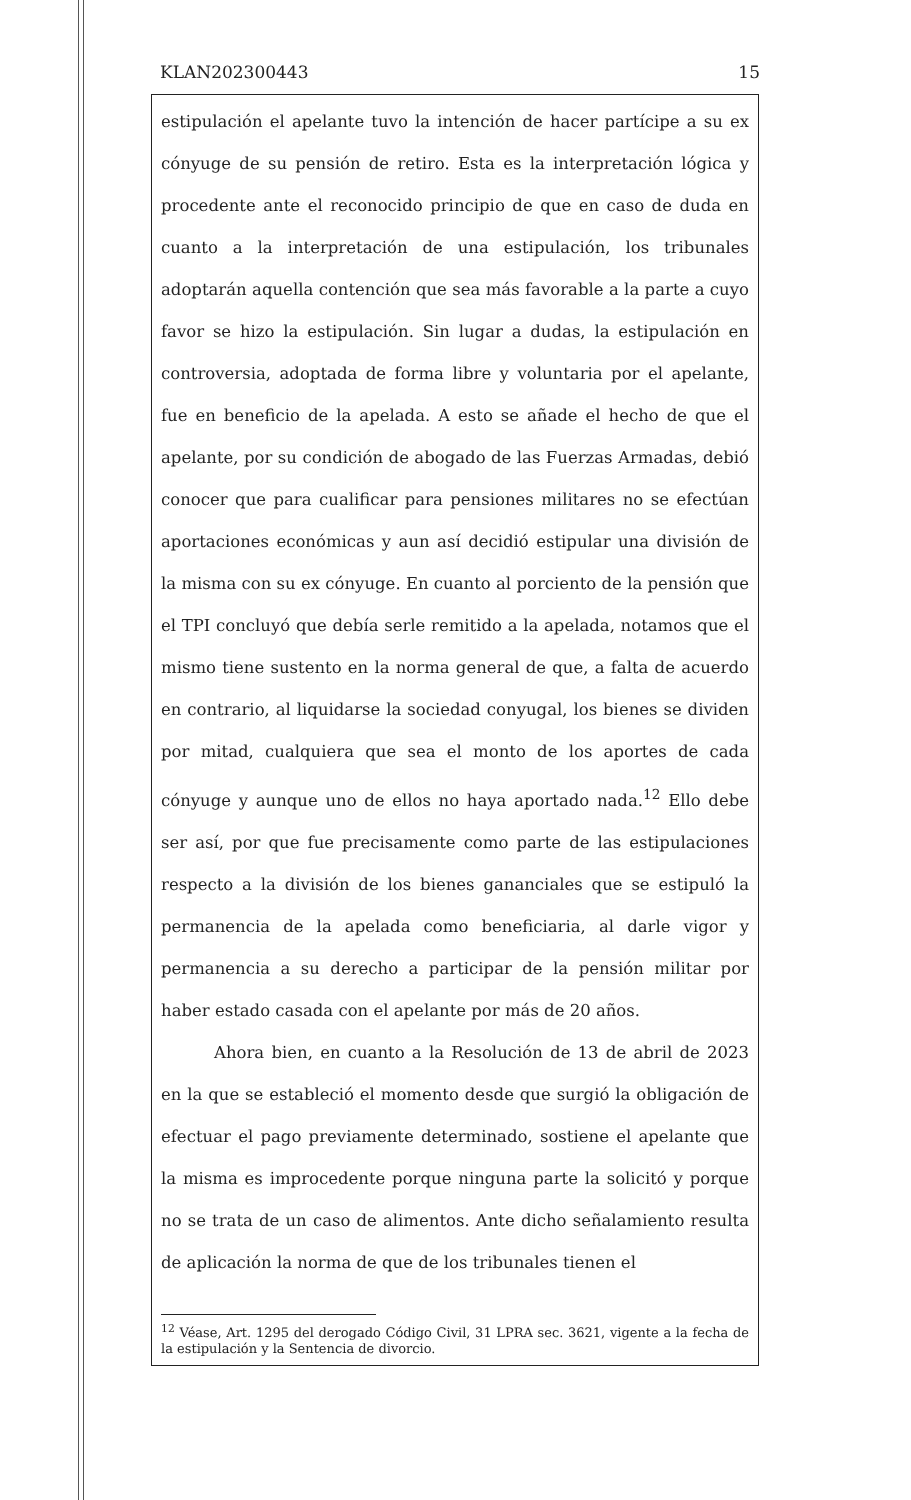KLAN202300443 15
estipulación el apelante tuvo la intención de hacer partícipe a su ex cónyuge de su pensión de retiro. Esta es la interpretación lógica y procedente ante el reconocido principio de que en caso de duda en cuanto a la interpretación de una estipulación, los tribunales adoptarán aquella contención que sea más favorable a la parte a cuyo favor se hizo la estipulación. Sin lugar a dudas, la estipulación en controversia, adoptada de forma libre y voluntaria por el apelante, fue en beneficio de la apelada. A esto se añade el hecho de que el apelante, por su condición de abogado de las Fuerzas Armadas, debió conocer que para cualificar para pensiones militares no se efectúan aportaciones económicas y aun así decidió estipular una división de la misma con su ex cónyuge. En cuanto al porciento de la pensión que el TPI concluyó que debía serle remitido a la apelada, notamos que el mismo tiene sustento en la norma general de que, a falta de acuerdo en contrario, al liquidarse la sociedad conyugal, los bienes se dividen por mitad, cualquiera que sea el monto de los aportes de cada cónyuge y aunque uno de ellos no haya aportado nada.<sup>12</sup> Ello debe ser así, por que fue precisamente como parte de las estipulaciones respecto a la división de los bienes gananciales que se estipuló la permanencia de la apelada como beneficiaria, al darle vigor y permanencia a su derecho a participar de la pensión militar por haber estado casada con el apelante por más de 20 años.
Ahora bien, en cuanto a la Resolución de 13 de abril de 2023 en la que se estableció el momento desde que surgió la obligación de efectuar el pago previamente determinado, sostiene el apelante que la misma es improcedente porque ninguna parte la solicitó y porque no se trata de un caso de alimentos. Ante dicho señalamiento resulta de aplicación la norma de que de los tribunales tienen el
<sup>12</sup> Véase, Art. 1295 del derogado Código Civil, 31 LPRA sec. 3621, vigente a la fecha de la estipulación y la Sentencia de divorcio.